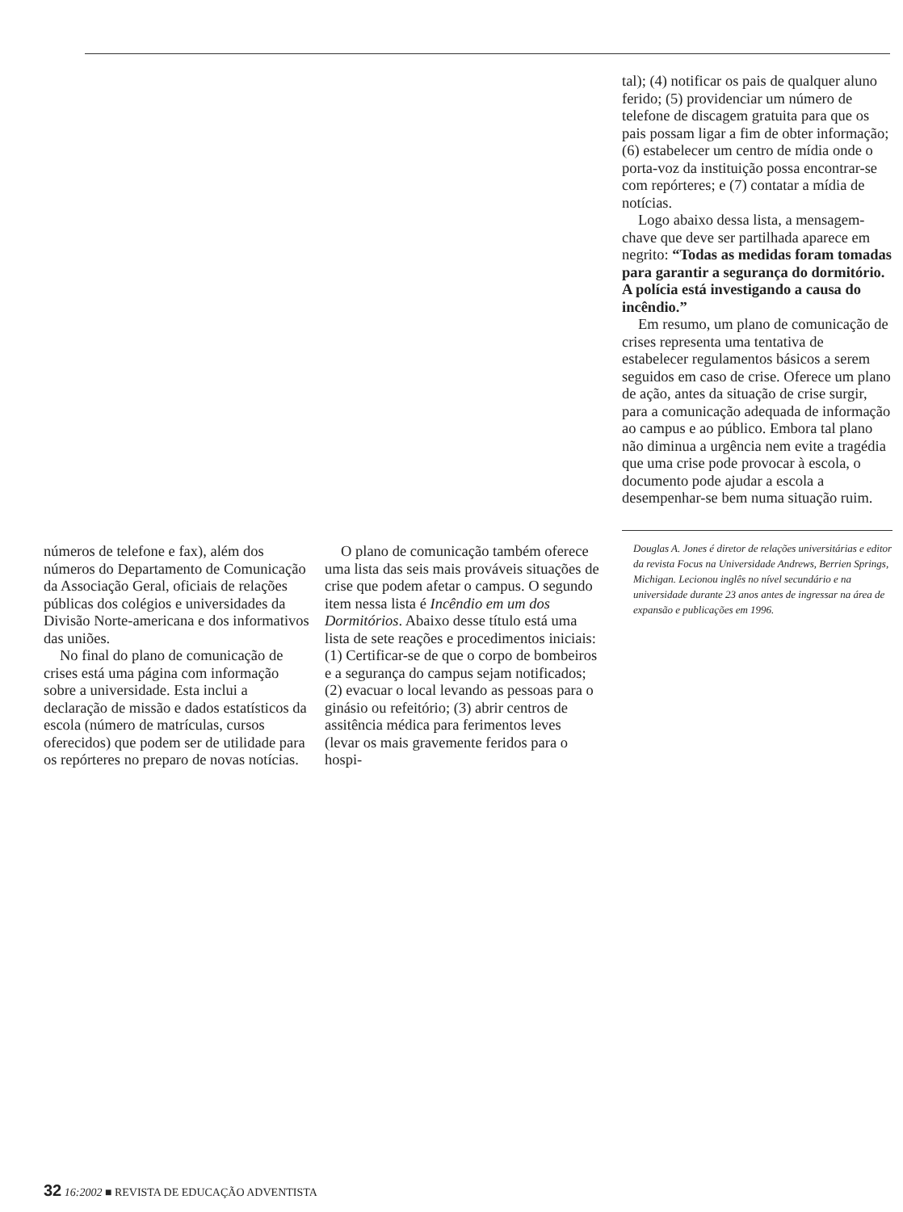números de telefone e fax), além dos números do Departamento de Comunicação da Associação Geral, oficiais de relações públicas dos colégios e universidades da Divisão Norte-americana e dos informativos das uniões.
No final do plano de comunicação de crises está uma página com informação sobre a universidade. Esta inclui a declaração de missão e dados estatísticos da escola (número de matrículas, cursos oferecidos) que podem ser de utilidade para os repórteres no preparo de novas notícias.
O plano de comunicação também oferece uma lista das seis mais prováveis situações de crise que podem afetar o campus. O segundo item nessa lista é Incêndio em um dos Dormitórios. Abaixo desse título está uma lista de sete reações e procedimentos iniciais: (1) Certificar-se de que o corpo de bombeiros e a segurança do campus sejam notificados; (2) evacuar o local levando as pessoas para o ginásio ou refeitório; (3) abrir centros de assitência médica para ferimentos leves (levar os mais gravemente feridos para o hospi-
tal); (4) notificar os pais de qualquer aluno ferido; (5) providenciar um número de telefone de discagem gratuita para que os pais possam ligar a fim de obter informação; (6) estabelecer um centro de mídia onde o porta-voz da instituição possa encontrar-se com repórteres; e (7) contatar a mídia de notícias.
Logo abaixo dessa lista, a mensagem-chave que deve ser partilhada aparece em negrito: “Todas as medidas foram tomadas para garantir a segurança do dormitório. A polícia está investigando a causa do incêndio.”
Em resumo, um plano de comunicação de crises representa uma tentativa de estabelecer regulamentos básicos a serem seguidos em caso de crise. Oferece um plano de ação, antes da situação de crise surgir, para a comunicação adequada de informação ao campus e ao público. Embora tal plano não diminua a urgência nem evite a tragédia que uma crise pode provocar à escola, o documento pode ajudar a escola a desempenhar-se bem numa situação ruim.
Douglas A. Jones é diretor de relações universitárias e editor da revista Focus na Universidade Andrews, Berrien Springs, Michigan. Lecionou inglês no nível secundário e na universidade durante 23 anos antes de ingressar na área de expansão e publicações em 1996.
32 16:2002 ■ REVISTA DE EDUCAÇÃO ADVENTISTA